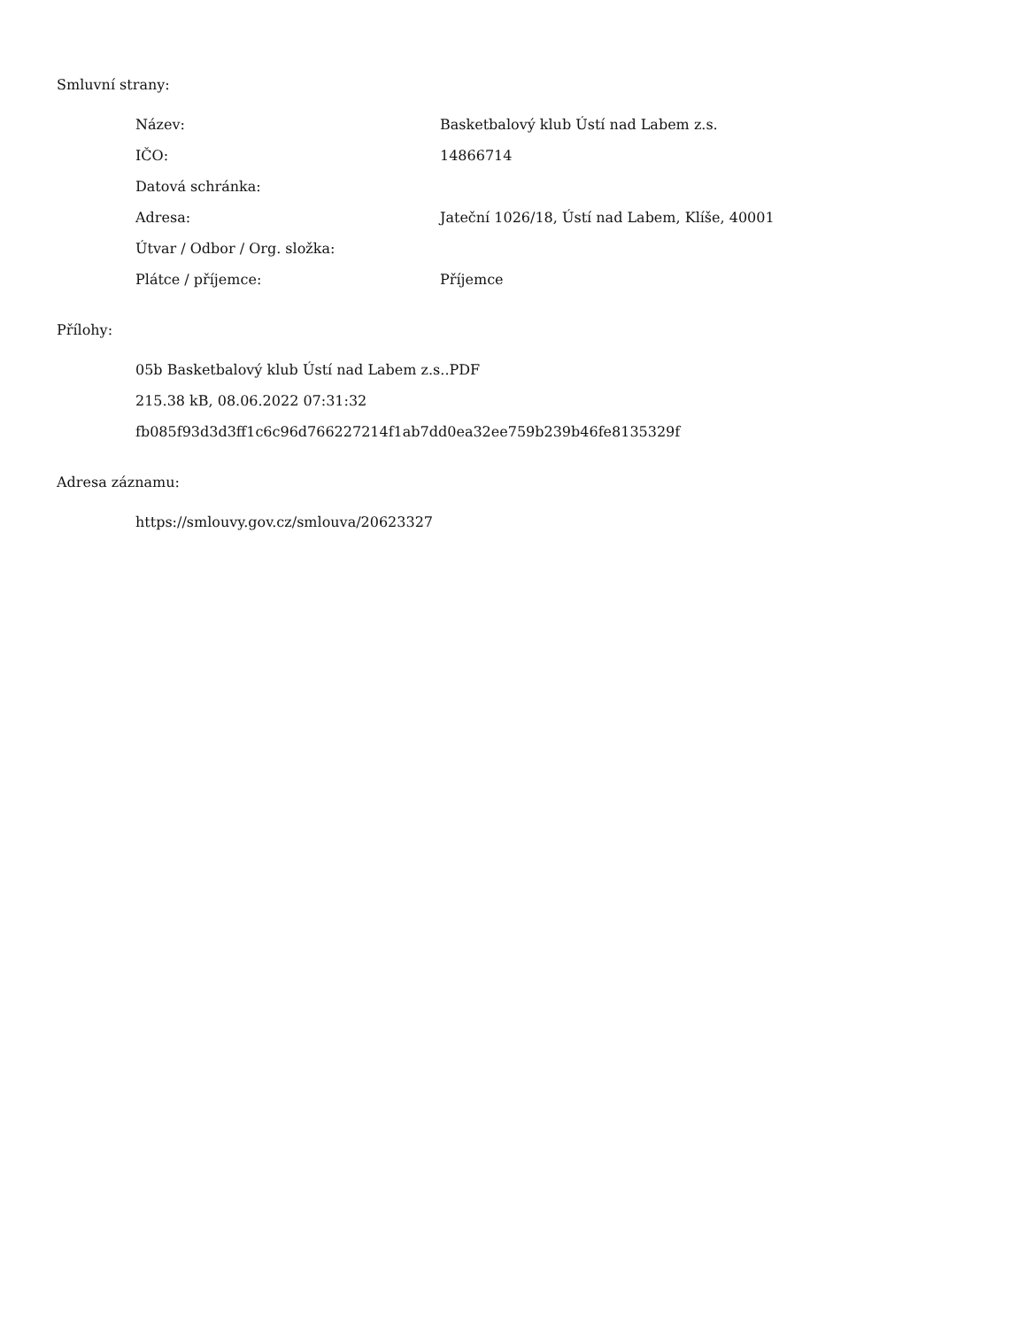Smluvní strany:
| Název: | Basketbalový klub Ústí nad Labem z.s. |
| IČO: | 14866714 |
| Datová schránka: | |
| Adresa: | Jateční 1026/18, Ústí nad Labem, Klíše, 40001 |
| Útvar / Odbor / Org. složka: | |
| Plátce / příjemce: | Příjemce |
Přílohy:
05b Basketbalový klub Ústí nad Labem z.s..PDF
215.38 kB, 08.06.2022 07:31:32
fb085f93d3d3ff1c6c96d766227214f1ab7dd0ea32ee759b239b46fe8135329f
Adresa záznamu:
https://smlouvy.gov.cz/smlouva/20623327